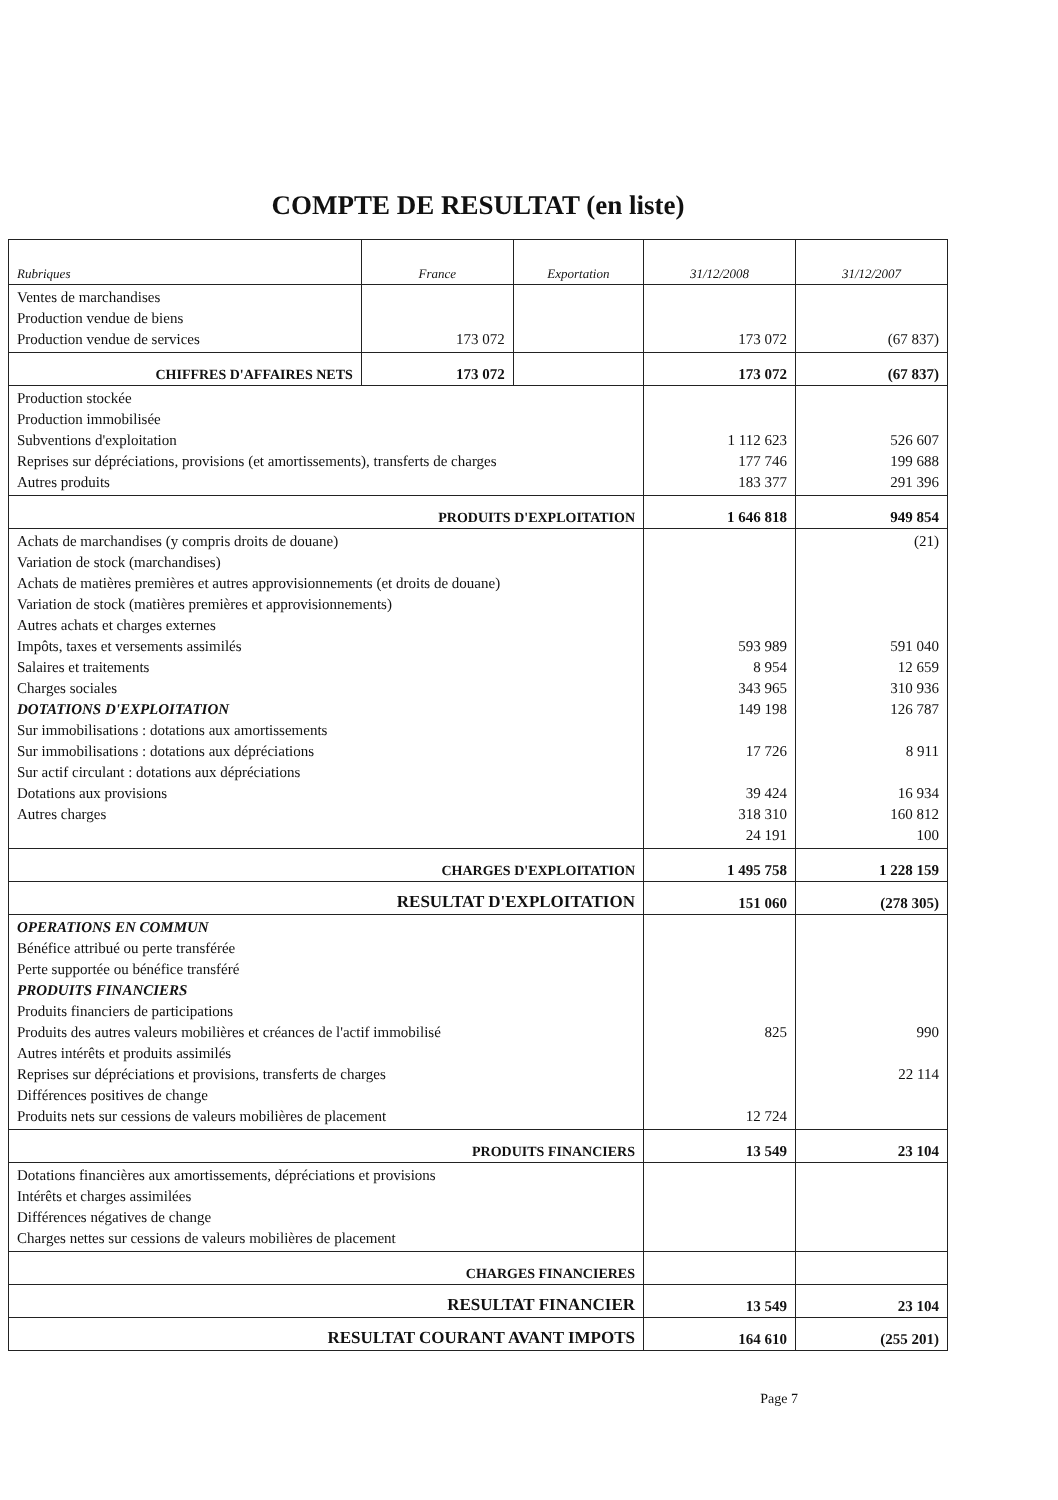COMPTE DE RESULTAT (en liste)
| Rubriques | France | Exportation | 31/12/2008 | 31/12/2007 |
| --- | --- | --- | --- | --- |
| Ventes de marchandises Production vendue de biens Production vendue de services | 173 072 | | 173 072 | (67 837) |
| CHIFFRES D'AFFAIRES NETS | 173 072 | | 173 072 | (67 837) |
| Production stockée Production immobilisée Subventions d'exploitation Reprises sur dépréciations, provisions (et amortissements), transferts de charges Autres produits | | | 1 112 623 177 746 183 377 | 526 607 199 688 291 396 |
| PRODUITS D'EXPLOITATION | | | 1 646 818 | 949 854 |
| Achats de marchandises (y compris droits de douane) Variation de stock (marchandises) Achats de matières premières et autres approvisionnements (et droits de douane) Variation de stock (matières premières et approvisionnements) Autres achats et charges externes Impôts, taxes et versements assimilés Salaires et traitements Charges sociales DOTATIONS D'EXPLOITATION Sur immobilisations : dotations aux amortissements Sur immobilisations : dotations aux dépréciations Sur actif circulant : dotations aux dépréciations Dotations aux provisions Autres charges | | | 593 989 8 954 343 965 149 198 17 726 39 424 318 310 24 191 | (21) 591 040 12 659 310 936 126 787 8 911 16 934 160 812 100 |
| CHARGES D'EXPLOITATION | | | 1 495 758 | 1 228 159 |
| RESULTAT D'EXPLOITATION | | | 151 060 | (278 305) |
| OPERATIONS EN COMMUN Bénéfice attribué ou perte transférée Perte supportée ou bénéfice transféré PRODUITS FINANCIERS Produits financiers de participations Produits des autres valeurs mobilières et créances de l'actif immobilisé Autres intérêts et produits assimilés Reprises sur dépréciations et provisions, transferts de charges Différences positives de change Produits nets sur cessions de valeurs mobilières de placement | | | 825 12 724 | 990 22 114 |
| PRODUITS FINANCIERS | | | 13 549 | 23 104 |
| Dotations financières aux amortissements, dépréciations et provisions Intérêts et charges assimilées Différences négatives de change Charges nettes sur cessions de valeurs mobilières de placement | | | | |
| CHARGES FINANCIERES | | | | |
| RESULTAT FINANCIER | | | 13 549 | 23 104 |
| RESULTAT COURANT AVANT IMPOTS | | | 164 610 | (255 201) |
Page 7